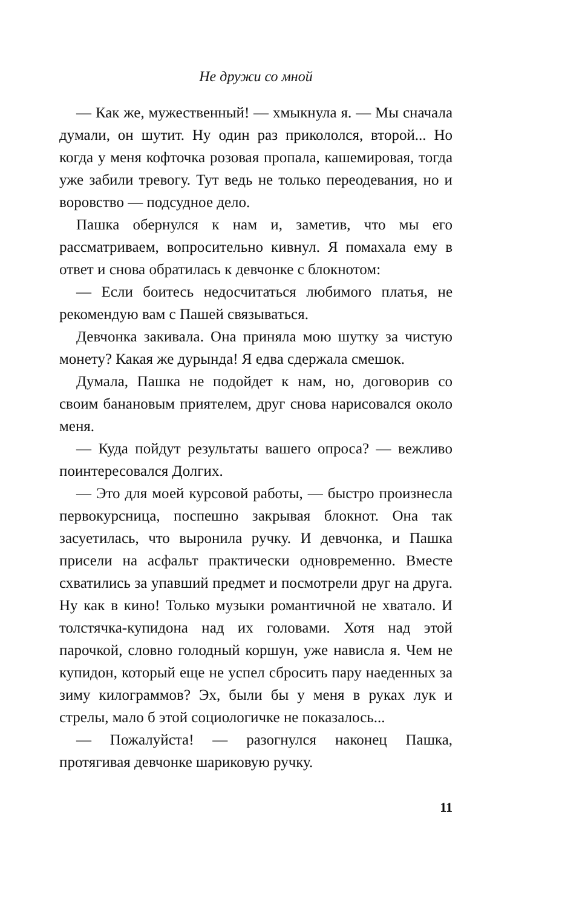Не дружи со мной
— Как же, мужественный! — хмыкнула я. — Мы сначала думали, он шутит. Ну один раз прикололся, второй... Но когда у меня кофточка розовая пропала, кашемировая, тогда уже забили тревогу. Тут ведь не только переодевания, но и воровство — подсудное дело.
Пашка обернулся к нам и, заметив, что мы его рассматриваем, вопросительно кивнул. Я помахала ему в ответ и снова обратилась к девчонке с блокнотом:
— Если боитесь недосчитаться любимого платья, не рекомендую вам с Пашей связываться.
Девчонка закивала. Она приняла мою шутку за чистую монету? Какая же дурында! Я едва сдержала смешок.
Думала, Пашка не подойдет к нам, но, договорив со своим банановым приятелем, друг снова нарисовался около меня.
— Куда пойдут результаты вашего опроса? — вежливо поинтересовался Долгих.
— Это для моей курсовой работы, — быстро произнесла первокурсница, поспешно закрывая блокнот. Она так засуетилась, что выронила ручку. И девчонка, и Пашка присели на асфальт практически одновременно. Вместе схватились за упавший предмет и посмотрели друг на друга. Ну как в кино! Только музыки романтичной не хватало. И толстячка-купидона над их головами. Хотя над этой парочкой, словно голодный коршун, уже нависла я. Чем не купидон, который еще не успел сбросить пару наеденных за зиму килограммов? Эх, были бы у меня в руках лук и стрелы, мало б этой социологичке не показалось...
— Пожалуйста! — разогнулся наконец Пашка, протягивая девчонке шариковую ручку.
11